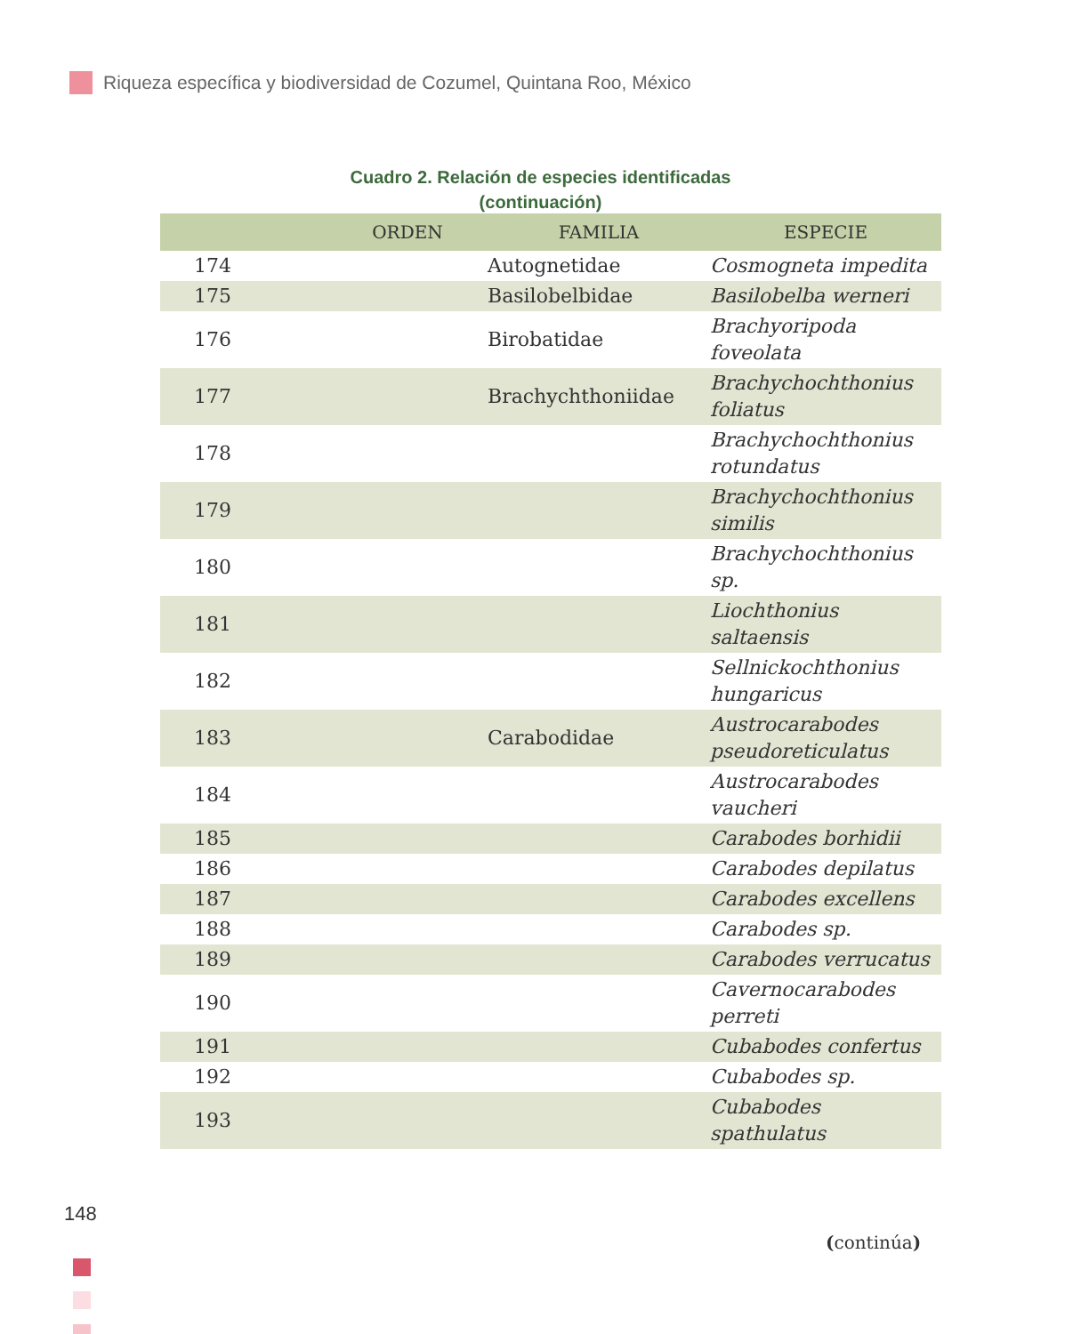Riqueza específica y biodiversidad de Cozumel, Quintana Roo, México
Cuadro 2. Relación de especies identificadas
(continuación)
| | ORDEN | FAMILIA | ESPECIE |
| --- | --- | --- | --- |
| 174 | | Autognetidae | Cosmogneta impedita |
| 175 | | Basilobelbidae | Basilobelba werneri |
| 176 | | Birobatidae | Brachyoripoda foveolata |
| 177 | | Brachychthoniidae | Brachychochthonius foliatus |
| 178 | | | Brachychochthonius rotundatus |
| 179 | | | Brachychochthonius similis |
| 180 | | | Brachychochthonius sp. |
| 181 | | | Liochthonius saltaensis |
| 182 | | | Sellnickochthonius hungaricus |
| 183 | | Carabodidae | Austrocarabodes pseudoreticulatus |
| 184 | | | Austrocarabodes vaucheri |
| 185 | | | Carabodes borhidii |
| 186 | | | Carabodes depilatus |
| 187 | | | Carabodes excellens |
| 188 | | | Carabodes sp. |
| 189 | | | Carabodes verrucatus |
| 190 | | | Cavernocarabodes perreti |
| 191 | | | Cubabodes confertus |
| 192 | | | Cubabodes sp. |
| 193 | | | Cubabodes spathulatus |
148
(continúa)